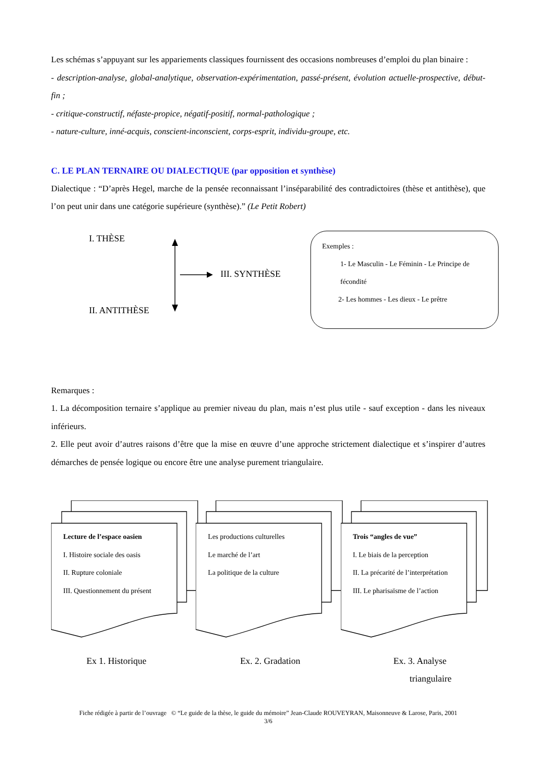Les schémas s’appuyant sur les appariements classiques fournissent des occasions nombreuses d’emploi du plan binaire :
- description-analyse, global-analytique, observation-expérimentation, passé-présent, évolution actuelle-prospective, début-fin ;
- critique-constructif, néfaste-propice, négatif-positif, normal-pathologique ;
- nature-culture, inné-acquis, conscient-inconscient, corps-esprit, individu-groupe, etc.
C. LE PLAN TERNAIRE OU DIALECTIQUE (par opposition et synthèse)
Dialectique : “D’après Hegel, marche de la pensée reconnaissant l’inséparabilité des contradictoires (thèse et antithèse), que l’on peut unir dans une catégorie supérieure (synthèse).” (Le Petit Robert)
I. THÈSE
III. SYNTHÈSE
II. ANTITHÈSE
Exemples :
1- Le Masculin - Le Féminin - Le Principe de
fécondité
2- Les hommes - Les dieux - Le prêtre
Remarques :
1. La décomposition ternaire s’applique au premier niveau du plan, mais n’est plus utile - sauf exception - dans les niveaux inférieurs.
2. Elle peut avoir d’autres raisons d’être que la mise en œuvre d’une approche strictement dialectique et s’inspirer d’autres démarches de pensée logique ou encore être une analyse purement triangulaire.
Lecture de l’espace oasien
I. Histoire sociale des oasis
II. Rupture coloniale
III. Questionnement du présent
Les productions culturelles
Le marché de l’art
La politique de la culture
Trois “angles de vue”
I. Le biais de la perception
II. La précarité de l’interprétation
III. Le pharisaïsme de l’action
Ex 1. Historique Ex. 2. Gradation
Ex. 3. Analyse
triangulaire
Fiche rédigée à partir de l’ouvrage © “Le guide de la thèse, le guide du mémoire” Jean-Claude ROUVEYRAN, Maisonneuve & Larose, Paris, 2001
3/6